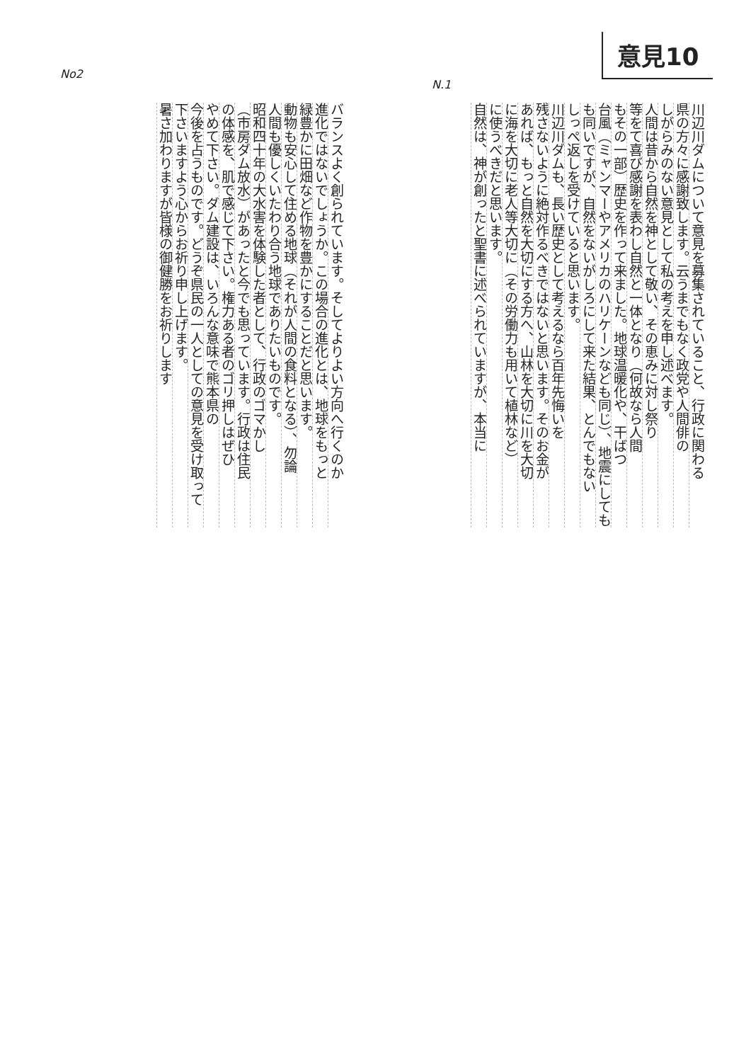意見10
No2
N.1
川辺川ダムについて意見を募集されていること、行政に関わる
県の方々に感謝致します。云うまでもなく政党や人間俳の
しがらみのない意見として私の考えを申し述べます。
人間は昔から自然を神として敬い、その恵みに対し祭り
等をて喜び感謝を表わし自然と一体となり（何故なら人間
もその一部）歴史を作って来ました。地球温暖化や、干ばつ
台風（ミャンマーやアメリカのハリケーンなども同じ）、地震にしても
も同いですが、自然をないがしろにして来た結果、とんでもない
しっぺ返しを受けていると思います。
川辺川ダムも、長い歴史として考えるなら百年先悔いを
残さないように絶対作るべきではないと思います。そのお金が
あれば、もっと自然を大切にする方へ、山林を大切に川を大切
に海を大切に老人等大切に（その労働力も用いて植林など）
に使うべきだと思います。
自然は、神が創ったと聖書に述べられていますが、本当に
バランスよく創られています。そしてよりよい方向へ行くのか
進化ではないでしょうか。この場合の進化とは、地球をもっと
緑豊かに田畑など作物を豊かにすることだと思います。
動物も安心して住める地球（それが人間の食料となる）、勿論
人間も優しくいたわり合う地球でありたいものです。
昭和四十年の大水害を体験した者として、行政のゴマかし
（市房ダム放水）があったと今でも思っています。行政は住民
の体感を、肌で感じて下さい。権力ある者のゴリ押しはぜひ
やめて下さい。ダム建設は、いろんな意味で熊本県の
今後を占うものです。どうぞ県民の一人としての意見を受け取って
下さいますよう心からお祈り申し上げます。
暑さ加わりますが皆様の御健勝をお祈りします